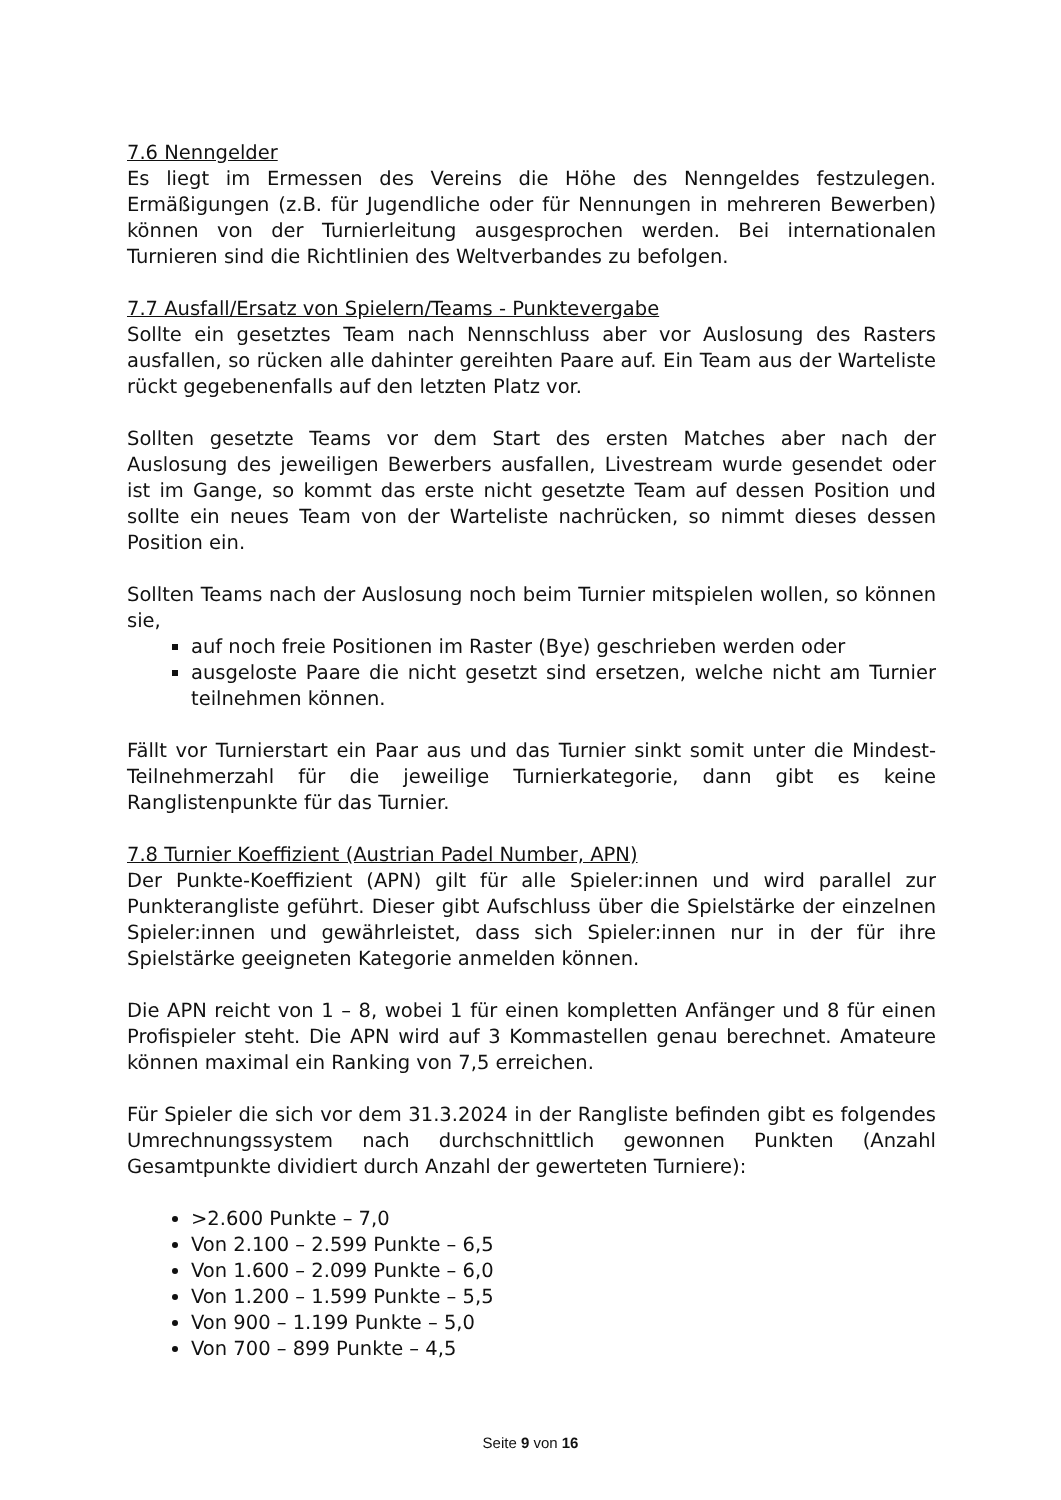7.6 Nenngelder
Es liegt im Ermessen des Vereins die Höhe des Nenngeldes festzulegen. Ermäßigungen (z.B. für Jugendliche oder für Nennungen in mehreren Bewerben) können von der Turnierleitung ausgesprochen werden. Bei internationalen Turnieren sind die Richtlinien des Weltverbandes zu befolgen.
7.7 Ausfall/Ersatz von Spielern/Teams - Punktevergabe
Sollte ein gesetztes Team nach Nennschluss aber vor Auslosung des Rasters ausfallen, so rücken alle dahinter gereihten Paare auf. Ein Team aus der Warteliste rückt gegebenenfalls auf den letzten Platz vor.
Sollten gesetzte Teams vor dem Start des ersten Matches aber nach der Auslosung des jeweiligen Bewerbers ausfallen, Livestream wurde gesendet oder ist im Gange, so kommt das erste nicht gesetzte Team auf dessen Position und sollte ein neues Team von der Warteliste nachrücken, so nimmt dieses dessen Position ein.
Sollten Teams nach der Auslosung noch beim Turnier mitspielen wollen, so können sie,
auf noch freie Positionen im Raster (Bye) geschrieben werden oder
ausgeloste Paare die nicht gesetzt sind ersetzen, welche nicht am Turnier teilnehmen können.
Fällt vor Turnierstart ein Paar aus und das Turnier sinkt somit unter die Mindest-Teilnehmerzahl für die jeweilige Turnierkategorie, dann gibt es keine Ranglistenpunkte für das Turnier.
7.8 Turnier Koeffizient (Austrian Padel Number, APN)
Der Punkte-Koeffizient (APN) gilt für alle Spieler:innen und wird parallel zur Punkterangliste geführt. Dieser gibt Aufschluss über die Spielstärke der einzelnen Spieler:innen und gewährleistet, dass sich Spieler:innen nur in der für ihre Spielstärke geeigneten Kategorie anmelden können.
Die APN reicht von 1 – 8, wobei 1 für einen kompletten Anfänger und 8 für einen Profispieler steht. Die APN wird auf 3 Kommastellen genau berechnet. Amateure können maximal ein Ranking von 7,5 erreichen.
Für Spieler die sich vor dem 31.3.2024 in der Rangliste befinden gibt es folgendes Umrechnungssystem nach durchschnittlich gewonnen Punkten (Anzahl Gesamtpunkte dividiert durch Anzahl der gewerteten Turniere):
>2.600 Punkte – 7,0
Von 2.100 – 2.599 Punkte – 6,5
Von 1.600 – 2.099 Punkte – 6,0
Von 1.200 – 1.599 Punkte – 5,5
Von 900 – 1.199 Punkte – 5,0
Von 700 – 899 Punkte – 4,5
Seite 9 von 16